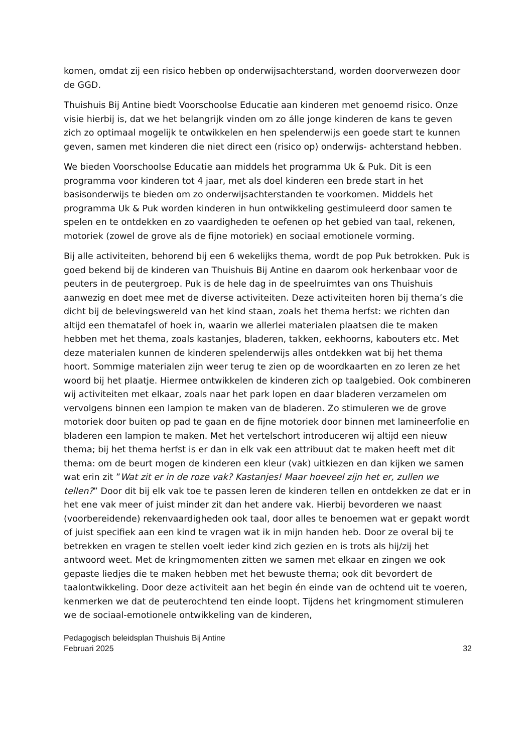komen, omdat zij een risico hebben op onderwijsachterstand, worden doorverwezen door de GGD.
Thuishuis Bij Antine biedt Voorschoolse Educatie aan kinderen met genoemd risico. Onze visie hierbij is, dat we het belangrijk vinden om zo álle jonge kinderen de kans te geven zich zo optimaal mogelijk te ontwikkelen en hen spelenderwijs een goede start te kunnen geven, samen met kinderen die niet direct een (risico op) onderwijs- achterstand hebben.
We bieden Voorschoolse Educatie aan middels het programma Uk & Puk. Dit is een programma voor kinderen tot 4 jaar, met als doel kinderen een brede start in het basisonderwijs te bieden om zo onderwijsachterstanden te voorkomen. Middels het programma Uk & Puk worden kinderen in hun ontwikkeling gestimuleerd door samen te spelen en te ontdekken en zo vaardigheden te oefenen op het gebied van taal, rekenen, motoriek (zowel de grove als de fijne motoriek) en sociaal emotionele vorming.
Bij alle activiteiten, behorend bij een 6 wekelijks thema, wordt de pop Puk betrokken. Puk is goed bekend bij de kinderen van Thuishuis Bij Antine en daarom ook herkenbaar voor de peuters in de peutergroep. Puk is de hele dag in de speelruimtes van ons Thuishuis aanwezig en doet mee met de diverse activiteiten. Deze activiteiten horen bij thema’s die dicht bij de belevingswereld van het kind staan, zoals het thema herfst: we richten dan altijd een thematafel of hoek in, waarin we allerlei materialen plaatsen die te maken hebben met het thema, zoals kastanjes, bladeren, takken, eekhoorns, kabouters etc. Met deze materialen kunnen de kinderen spelenderwijs alles ontdekken wat bij het thema hoort. Sommige materialen zijn weer terug te zien op de woordkaarten en zo leren ze het woord bij het plaatje. Hiermee ontwikkelen de kinderen zich op taalgebied. Ook combineren wij activiteiten met elkaar, zoals naar het park lopen en daar bladeren verzamelen om vervolgens binnen een lampion te maken van de bladeren. Zo stimuleren we de grove motoriek door buiten op pad te gaan en de fijne motoriek door binnen met lamineerfolie en bladeren een lampion te maken. Met het vertelschort introduceren wij altijd een nieuw thema; bij het thema herfst is er dan in elk vak een attribuut dat te maken heeft met dit thema: om de beurt mogen de kinderen een kleur (vak) uitkiezen en dan kijken we samen wat erin zit ”Wat zit er in de roze vak? Kastanjes! Maar hoeveel zijn het er, zullen we tellen?” Door dit bij elk vak toe te passen leren de kinderen tellen en ontdekken ze dat er in het ene vak meer of juist minder zit dan het andere vak. Hierbij bevorderen we naast (voorbereidende) rekenvaardigheden ook taal, door alles te benoemen wat er gepakt wordt of juist specifiek aan een kind te vragen wat ik in mijn handen heb. Door ze overal bij te betrekken en vragen te stellen voelt ieder kind zich gezien en is trots als hij/zij het antwoord weet. Met de kringmomenten zitten we samen met elkaar en zingen we ook gepaste liedjes die te maken hebben met het bewuste thema; ook dit bevordert de taalontwikkeling. Door deze activiteit aan het begin én einde van de ochtend uit te voeren, kenmerken we dat de peuterochtend ten einde loopt. Tijdens het kringmoment stimuleren we de sociaal-emotionele ontwikkeling van de kinderen,
Pedagogisch beleidsplan Thuishuis Bij Antine
Februari 2025 32